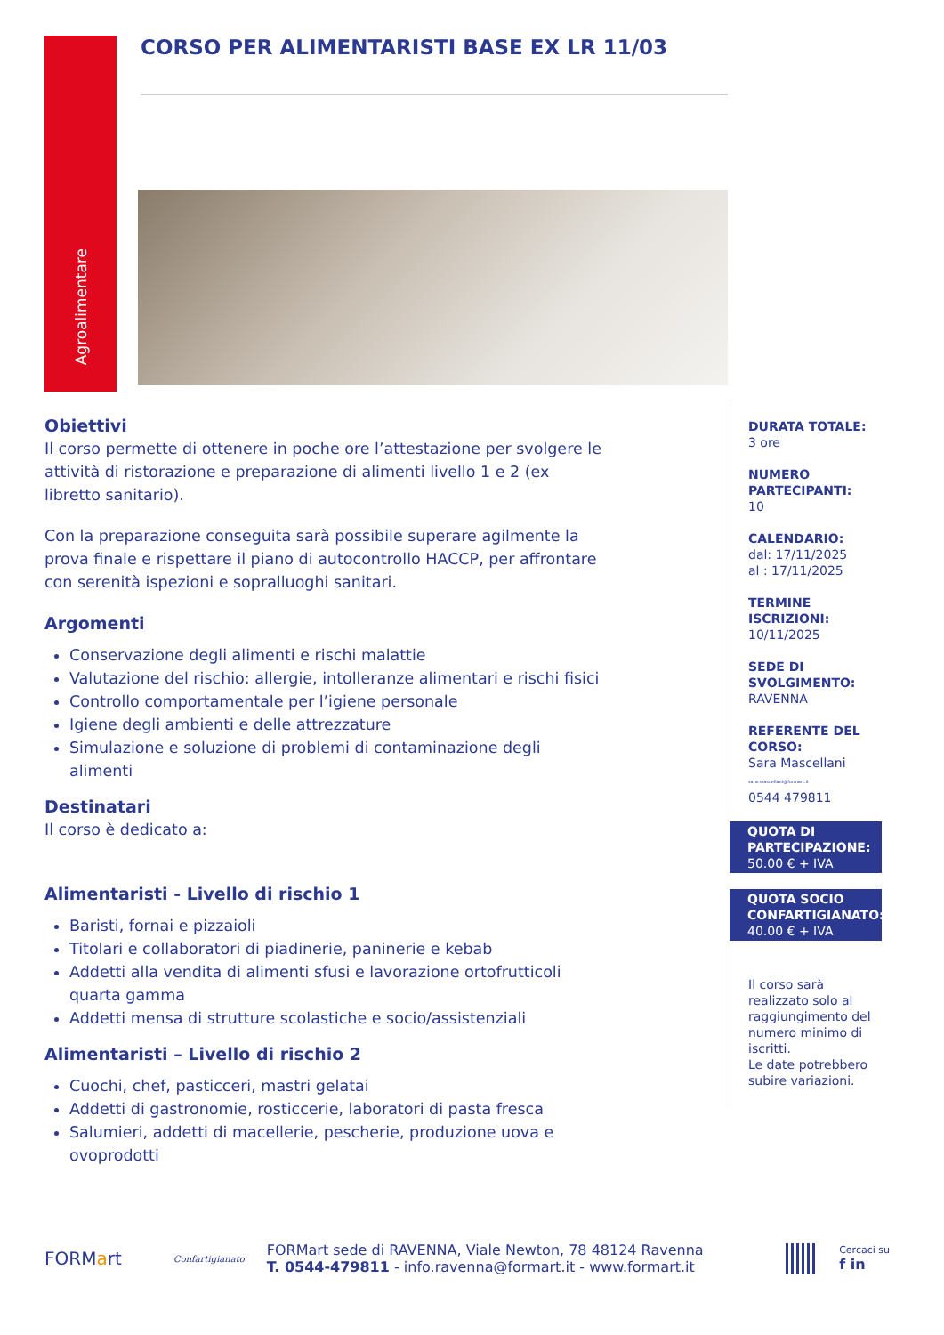Agroalimentare
CORSO PER ALIMENTARISTI BASE EX LR 11/03
Obiettivi
Il corso permette di ottenere in poche ore l’attestazione per svolgere le attività di ristorazione e preparazione di alimenti livello 1 e 2 (ex libretto sanitario).
Con la preparazione conseguita sarà possibile superare agilmente la prova finale e rispettare il piano di autocontrollo HACCP, per affrontare con serenità ispezioni e sopralluoghi sanitari.
Argomenti
Conservazione degli alimenti e rischi malattie
Valutazione del rischio: allergie, intolleranze alimentari e rischi fisici
Controllo comportamentale per l’igiene personale
Igiene degli ambienti e delle attrezzature
Simulazione e soluzione di problemi di contaminazione degli alimenti
Destinatari
Il corso è dedicato a:
Alimentaristi - Livello di rischio 1
Baristi, fornai e pizzaioli
Titolari e collaboratori di piadinerie, paninerie e kebab
Addetti alla vendita di alimenti sfusi e lavorazione ortofrutticoli quarta gamma
Addetti mensa di strutture scolastiche e socio/assistenziali
Alimentaristi – Livello di rischio 2
Cuochi, chef, pasticceri, mastri gelatai
Addetti di gastronomie, rosticcerie, laboratori di pasta fresca
Salumieri, addetti di macellerie, pescherie, produzione uova e ovoprodotti
DURATA TOTALE:
3 ore
NUMERO PARTECIPANTI:
10
CALENDARIO:
dal: 17/11/2025
al : 17/11/2025
TERMINE ISCRIZIONI:
10/11/2025
SEDE DI SVOLGIMENTO:
RAVENNA
REFERENTE DEL CORSO:
Sara Mascellani
sara.mascellani@formart.it
0544 479811
QUOTA DI PARTECIPAZIONE:
50.00 € + IVA
QUOTA SOCIO CONFARTIGIANATO:
40.00 € + IVA
Il corso sarà realizzato solo al raggiungimento del numero minimo di iscritti.
Le date potrebbero subire variazioni.
FORMart
Confartigianato
FORMart sede di RAVENNA, Viale Newton, 78 48124 Ravenna
T. 0544-479811 - info.ravenna@formart.it - www.formart.it
Cercaci su
f in